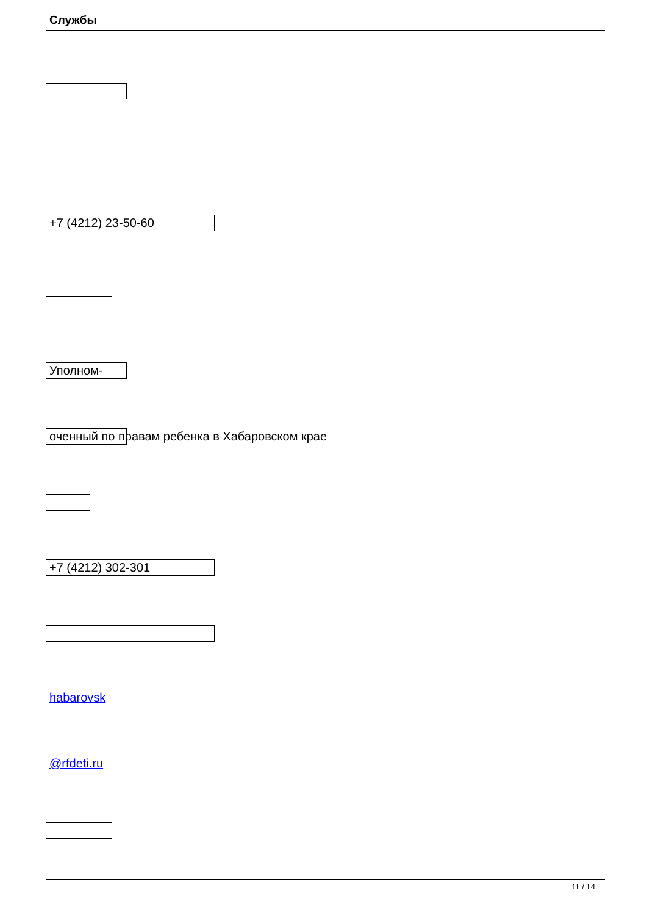Службы
+7 (4212) 23-50-60
Уполном-
оченный по правам ребенка в Хабаровском крае
+7 (4212) 302-301
habarovsk
@rfdeti.ru
11 / 14